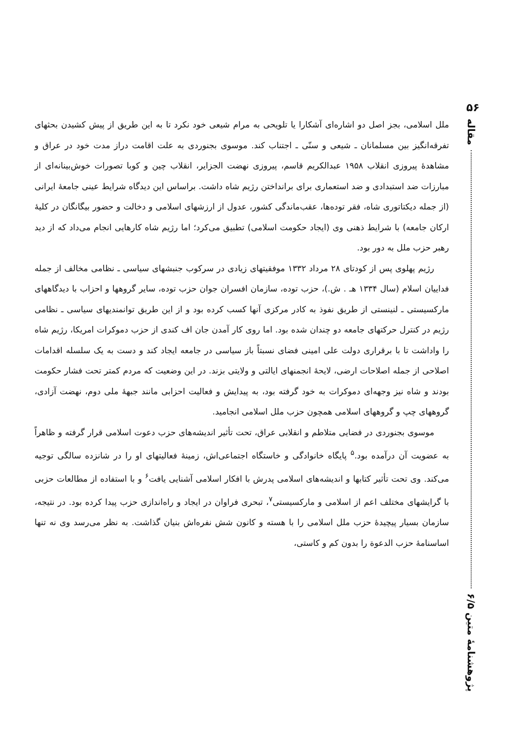۵۶
مقاله
پژوهشنامهٔ متین ۶/۵
ملل اسلامی، بجز اصل دو اشاره‌ای آشکارا یا تلویحی به مرام شیعی خود نکرد تا به این طریق از پیش کشیدن بحثهای تفرقه‌انگیز بین مسلمانان ـ شیعی و سنّی ـ اجتناب کند. موسوی بجنوردی به علت اقامت دراز مدت خود در عراق و مشاهدهٔ پیروزی انقلاب ۱۹۵۸ عبدالکریم قاسم، پیروزی نهضت الجزایر، انقلاب چین و کوبا تصورات خوش‌بینانه‌ای از مبارزات ضد استبدادی و ضد استعماری برای برانداختن رژیم شاه داشت. براساس این دیدگاه شرایط عینی جامعهٔ ایرانی (از جمله دیکتاتوری شاه، فقر توده‌ها، عقب‌ماندگی کشور، عدول از ارزشهای اسلامی و دخالت و حضور بیگانگان در کلیهٔ ارکان جامعه) با شرایط ذهنی وی (ایجاد حکومت اسلامی) تطبیق می‌کرد؛ اما رژیم شاه کارهایی انجام می‌داد که از دید رهبر حزب ملل به دور بود.
رژیم پهلوی پس از کودتای ۲۸ مرداد ۱۳۳۲ موفقیتهای زیادی در سرکوب جنبشهای سیاسی ـ نظامی مخالف از جمله فداییان اسلام (سال ۱۳۳۴ هـ . ش.)، حزب توده، سازمان افسران جوان حزب توده، سایر گروهها و احزاب با دیدگاههای مارکسیستی ـ لنینستی از طریق نفوذ به کادر مرکزی آنها کسب کرده بود و از این طریق توانمندیهای سیاسی ـ نظامی رژیم در کنترل حرکتهای جامعه دو چندان شده بود. اما روی کار آمدن جان اف کندی از حزب دموکرات امریکا، رژیم شاه را واداشت تا با برقراری دولت علی امینی فضای نسبتاً باز سیاسی در جامعه ایجاد کند و دست به یک سلسله اقدامات اصلاحی از جمله اصلاحات ارضی، لایحهٔ انجمنهای ایالتی و ولایتی بزند. در این وضعیت که مردم کمتر تحت فشار حکومت بودند و شاه نیز وجهه‌ای دموکرات به خود گرفته بود، به پیدایش و فعالیت احزابی مانند جبههٔ ملی دوم، نهضت آزادی، گروههای چپ و گروههای اسلامی همچون حزب ملل اسلامی انجامید.
موسوی بجنوردی در فضایی متلاطم و انقلابی عراق، تحت تأثیر اندیشه‌های حزب دعوت اسلامی قرار گرفته و ظاهراً به عضویت آن درآمده بود.<sup>۵</sup> پایگاه خانوادگی و خاستگاه اجتماعی‌اش، زمینهٔ فعالیتهای او را در شانزده سالگی توجیه می‌کند. وی تحت تأثیر کتابها و اندیشه‌های اسلامی پدرش با افکار اسلامی آشنایی یافت<sup>۶</sup> و با استفاده از مطالعات حزبی با گرایشهای مختلف اعم از اسلامی و مارکسیستی<sup>۷</sup>، تبحری فراوان در ایجاد و راه‌اندازی حزب پیدا کرده بود. در نتیجه، سازمان بسیار پیچیدهٔ حزب ملل اسلامی را با هسته و کانون شش نفره‌اش بنیان گذاشت. به نظر می‌رسد وی نه تنها اساسنامهٔ حزب الدعوة را بدون کم و کاستی،